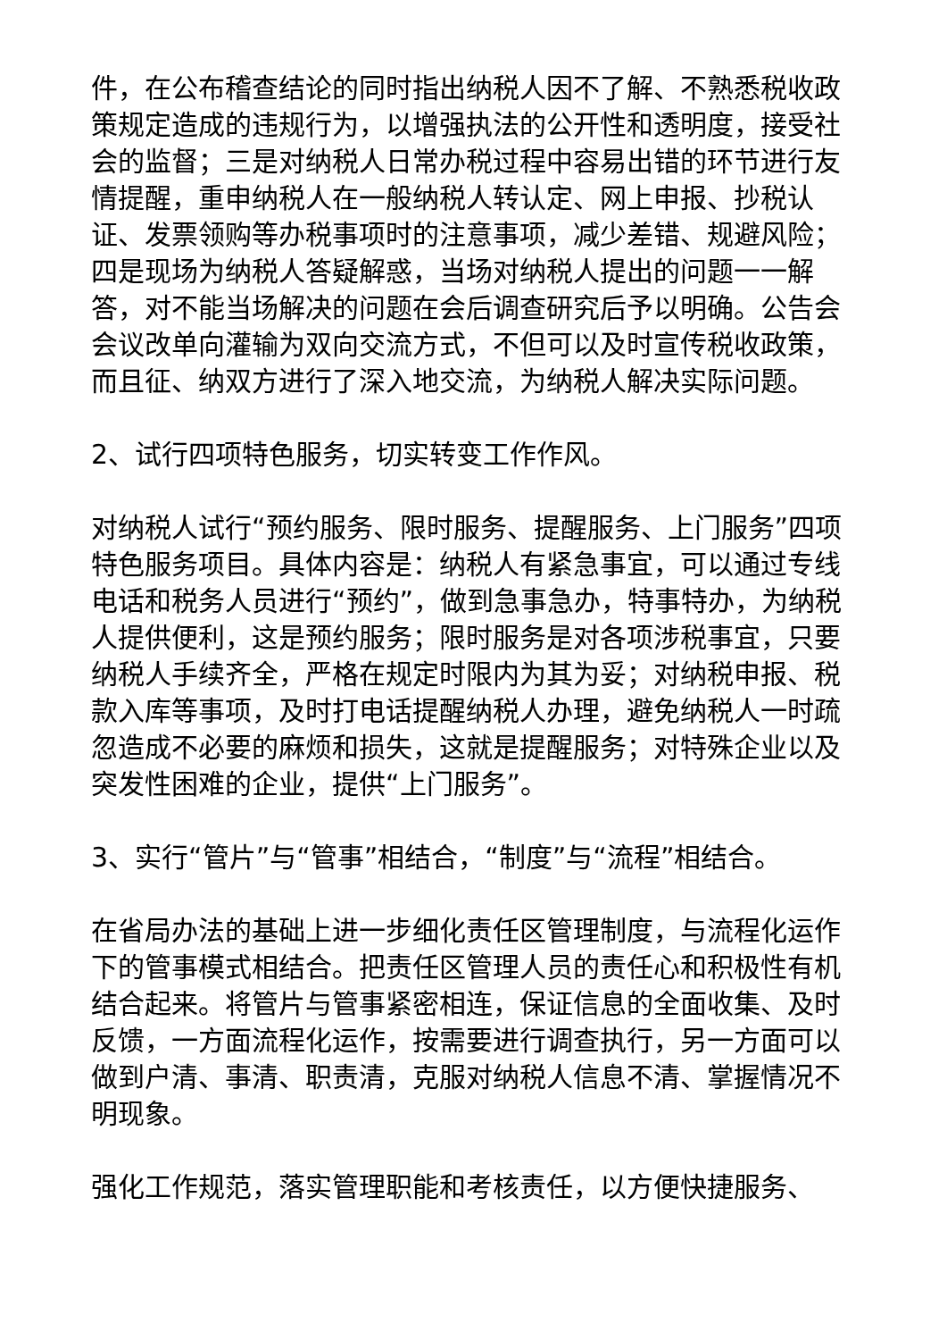件，在公布稽查结论的同时指出纳税人因不了解、不熟悉税收政策规定造成的违规行为，以增强执法的公开性和透明度，接受社会的监督；三是对纳税人日常办税过程中容易出错的环节进行友情提醒，重申纳税人在一般纳税人转认定、网上申报、抄税认证、发票领购等办税事项时的注意事项，减少差错、规避风险；四是现场为纳税人答疑解惑，当场对纳税人提出的问题一一解答，对不能当场解决的问题在会后调查研究后予以明确。公告会会议改单向灌输为双向交流方式，不但可以及时宣传税收政策，而且征、纳双方进行了深入地交流，为纳税人解决实际问题。
2、试行四项特色服务，切实转变工作作风。
对纳税人试行“预约服务、限时服务、提醒服务、上门服务”四项特色服务项目。具体内容是：纳税人有紧急事宜，可以通过专线电话和税务人员进行“预约”，做到急事急办，特事特办，为纳税人提供便利，这是预约服务；限时服务是对各项涉税事宜，只要纳税人手续齐全，严格在规定时限内为其为妥；对纳税申报、税款入库等事项，及时打电话提醒纳税人办理，避免纳税人一时疏忽造成不必要的麻烦和损失，这就是提醒服务；对特殊企业以及突发性困难的企业，提供“上门服务”。
3、实行“管片”与“管事”相结合，“制度”与“流程”相结合。
在省局办法的基础上进一步细化责任区管理制度，与流程化运作下的管事模式相结合。把责任区管理人员的责任心和积极性有机结合起来。将管片与管事紧密相连，保证信息的全面收集、及时反馈，一方面流程化运作，按需要进行调查执行，另一方面可以做到户清、事清、职责清，克服对纳税人信息不清、掌握情况不明现象。
强化工作规范，落实管理职能和考核责任，以方便快捷服务、